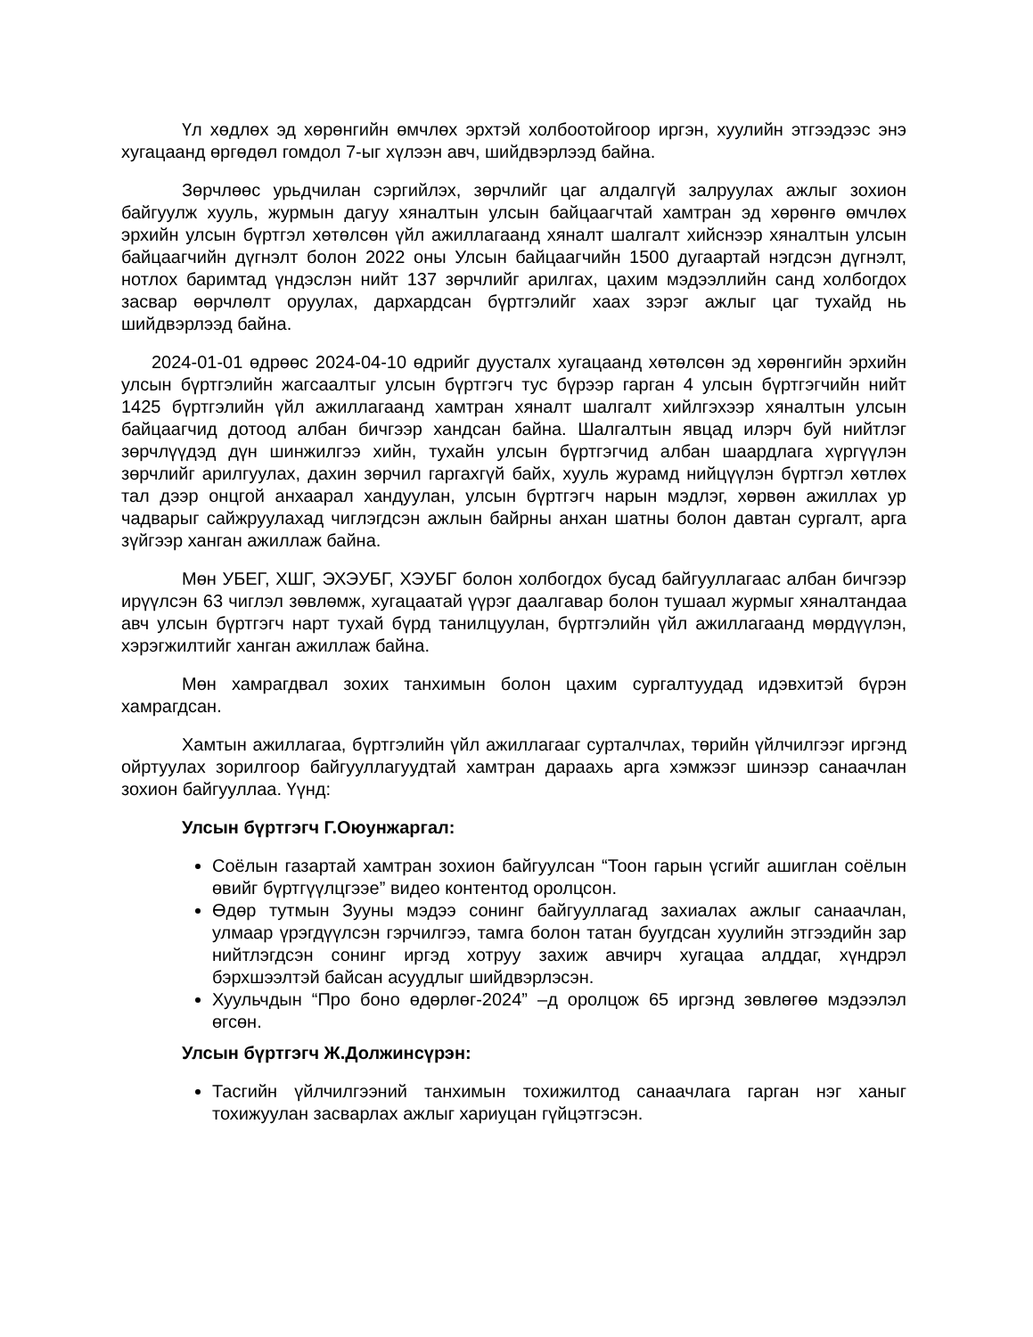Үл хөдлөх эд хөрөнгийн өмчлөх эрхтэй холбоотойгоор иргэн, хуулийн этгээдээс энэ хугацаанд өргөдөл гомдол 7-ыг хүлээн авч, шийдвэрлээд байна.
Зөрчлөөс урьдчилан сэргийлэх, зөрчлийг цаг алдалгүй залруулах ажлыг зохион байгуулж хууль, журмын дагуу хяналтын улсын байцаагчтай хамтран эд хөрөнгө өмчлөх эрхийн улсын бүртгэл хөтөлсөн үйл ажиллагаанд хяналт шалгалт хийснээр хяналтын улсын байцаагчийн дүгнэлт болон 2022 оны Улсын байцаагчийн 1500 дугаартай нэгдсэн дүгнэлт, нотлох баримтад үндэслэн нийт 137 зөрчлийг арилгах, цахим мэдээллийн санд холбогдох засвар өөрчлөлт оруулах, дархардсан бүртгэлийг хаах зэрэг ажлыг цаг тухайд нь шийдвэрлээд байна.
2024-01-01 өдрөөс 2024-04-10 өдрийг дуусталх хугацаанд хөтөлсөн эд хөрөнгийн эрхийн улсын бүртгэлийн жагсаалтыг улсын бүртгэгч тус бүрээр гарган 4 улсын бүртгэгчийн нийт 1425 бүртгэлийн үйл ажиллагаанд хамтран хяналт шалгалт хийлгэхээр хяналтын улсын байцаагчид дотоод албан бичгээр хандсан байна. Шалгалтын явцад илэрч буй нийтлэг зөрчлүүдэд дүн шинжилгээ хийн, тухайн улсын бүртгэгчид албан шаардлага хүргүүлэн зөрчлийг арилгуулах, дахин зөрчил гаргахгүй байх, хууль журамд нийцүүлэн бүртгэл хөтлөх тал дээр онцгой анхаарал хандуулан, улсын бүртгэгч нарын мэдлэг, хөрвөн ажиллах ур чадварыг сайжруулахад чиглэгдсэн ажлын байрны анхан шатны болон давтан сургалт, арга зүйгээр ханган ажиллаж байна.
Мөн УБЕГ, ХШГ, ЭХЭУБГ, ХЭУБГ болон холбогдох бусад байгууллагаас албан бичгээр ирүүлсэн 63 чиглэл зөвлөмж, хугацаатай үүрэг даалгавар болон тушаал журмыг хяналтандаа авч улсын бүртгэгч нарт тухай бүрд танилцуулан, бүртгэлийн үйл ажиллагаанд мөрдүүлэн, хэрэгжилтийг ханган ажиллаж байна.
Мөн хамрагдвал зохих танхимын болон цахим сургалтуудад идэвхитэй бүрэн хамрагдсан.
Хамтын ажиллагаа, бүртгэлийн үйл ажиллагааг сурталчлах, төрийн үйлчилгээг иргэнд ойртуулах зорилгоор байгууллагуудтай хамтран дараахь арга хэмжээг шинээр санаачлан зохион байгууллаа. Үүнд:
Улсын бүртгэгч Г.Оюунжаргал:
Соёлын газартай хамтран зохион байгуулсан “Тоон гарын үсгийг ашиглан соёлын өвийг бүртгүүлцгээе” видео контентод оролцсон.
Өдөр тутмын Зууны мэдээ сонинг байгууллагад захиалах ажлыг санаачлан, улмаар үрэгдүүлсэн гэрчилгээ, тамга болон татан буугдсан хуулийн этгээдийн зар нийтлэгдсэн сонинг иргэд хотруу захиж авчирч хугацаа алддаг, хүндрэл бэрхшээлтэй байсан асуудлыг шийдвэрлэсэн.
Хуульчдын “Про боно өдөрлөг-2024” –д оролцож 65 иргэнд зөвлөгөө мэдээлэл өгсөн.
Улсын бүртгэгч Ж.Должинсүрэн:
Тасгийн үйлчилгээний танхимын тохижилтод санаачлага гарган нэг ханыг тохижуулан засварлах ажлыг хариуцан гүйцэтгэсэн.